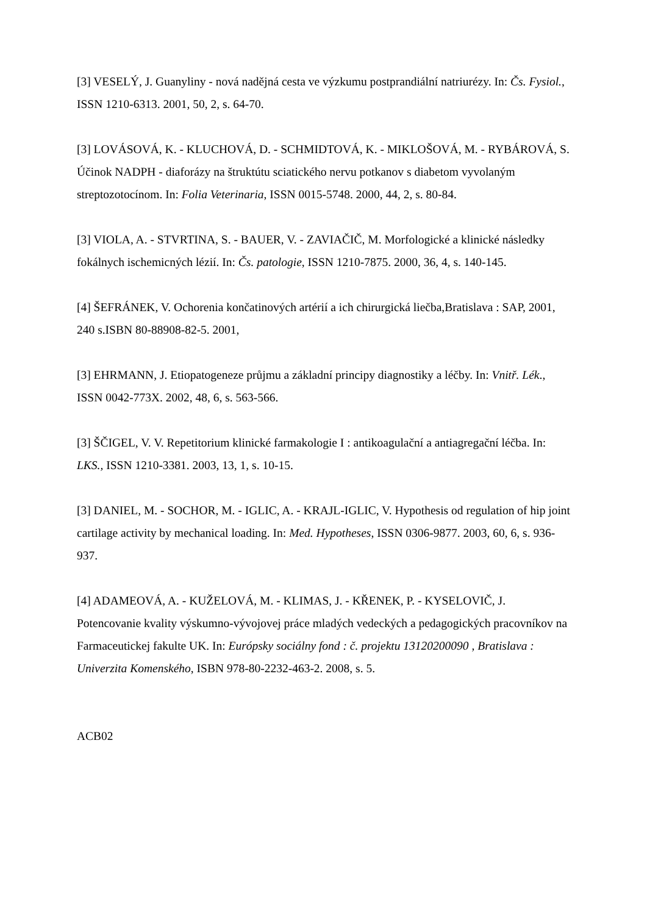[3] VESELÝ, J. Guanyliny - nová nadějná cesta ve výzkumu postprandiální natriurézy. In: Čs. Fysiol., ISSN 1210-6313. 2001, 50, 2, s. 64-70.
[3] LOVÁSOVÁ, K. - KLUCHOVÁ, D. - SCHMIDTOVÁ, K. - MIKLOŠOVÁ, M. - RYBÁROVÁ, S. Účinok NADPH - diaforázy na štruktútu sciatického nervu potkanov s diabetom vyvolaným streptozotocínom. In: Folia Veterinaria, ISSN 0015-5748. 2000, 44, 2, s. 80-84.
[3] VIOLA, A. - STVRTINA, S. - BAUER, V. - ZAVIAČIČ, M. Morfologické a klinické následky fokálnych ischemicných lézií. In: Čs. patologie, ISSN 1210-7875. 2000, 36, 4, s. 140-145.
[4] ŠEFRÁNEK, V. Ochorenia končatinových artérií a ich chirurgická liečba,Bratislava : SAP, 2001, 240 s.ISBN 80-88908-82-5. 2001,
[3] EHRMANN, J. Etiopatogeneze průjmu a základní principy diagnostiky a léčby. In: Vnitř. Lék., ISSN 0042-773X. 2002, 48, 6, s. 563-566.
[3] ŠČIGEL, V. V. Repetitorium klinické farmakologie I : antikoagulační a antiagregační léčba. In: LKS., ISSN 1210-3381. 2003, 13, 1, s. 10-15.
[3] DANIEL, M. - SOCHOR, M. - IGLIC, A. - KRAJL-IGLIC, V. Hypothesis od regulation of hip joint cartilage activity by mechanical loading. In: Med. Hypotheses, ISSN 0306-9877. 2003, 60, 6, s. 936-937.
[4] ADAMEOVÁ, A. - KUŽELOVÁ, M. - KLIMAS, J. - KŘENEK, P. - KYSELOVIČ, J. Potencovanie kvality výskumno-vývojovej práce mladých vedeckých a pedagogických pracovníkov na Farmaceutickej fakulte UK. In: Európsky sociálny fond : č. projektu 13120200090 , Bratislava : Univerzita Komenského, ISBN 978-80-2232-463-2. 2008, s. 5.
ACB02